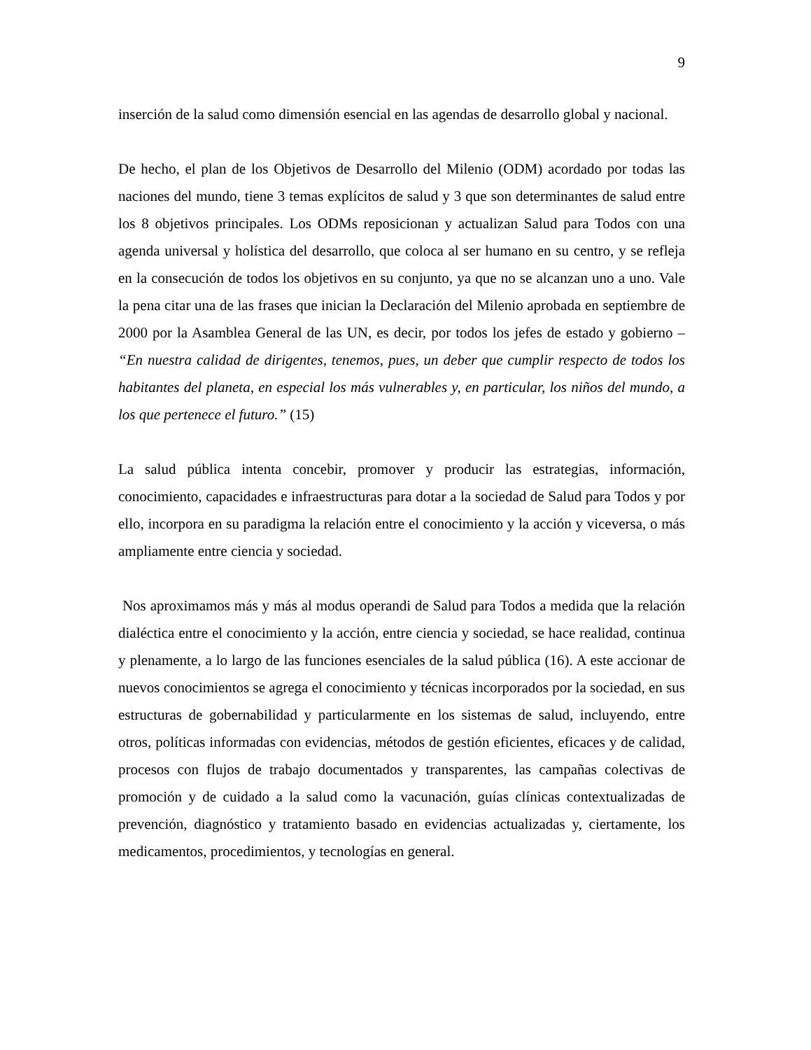9
inserción de la salud como dimensión esencial en las agendas de desarrollo global y nacional.
De hecho, el plan de los Objetivos de Desarrollo del Milenio (ODM) acordado por todas las naciones del mundo, tiene 3 temas explícitos de salud y 3 que son determinantes de salud entre los 8 objetivos principales. Los ODMs reposicionan y actualizan Salud para Todos con una agenda universal y holística del desarrollo, que coloca al ser humano en su centro, y se refleja en la consecución de todos los objetivos en su conjunto, ya que no se alcanzan uno a uno. Vale la pena citar una de las frases que inician la Declaración del Milenio aprobada en septiembre de 2000 por la Asamblea General de las UN, es decir, por todos los jefes de estado y gobierno – “En nuestra calidad de dirigentes, tenemos, pues, un deber que cumplir respecto de todos los habitantes del planeta, en especial los más vulnerables y, en particular, los niños del mundo, a los que pertenece el futuro.” (15)
La salud pública intenta concebir, promover y producir las estrategias, información, conocimiento, capacidades e infraestructuras para dotar a la sociedad de Salud para Todos y por ello, incorpora en su paradigma la relación entre el conocimiento y la acción y viceversa, o más ampliamente entre ciencia y sociedad.
Nos aproximamos más y más al modus operandi de Salud para Todos a medida que la relación dialéctica entre el conocimiento y la acción, entre ciencia y sociedad, se hace realidad, continua y plenamente, a lo largo de las funciones esenciales de la salud pública (16). A este accionar de nuevos conocimientos se agrega el conocimiento y técnicas incorporados por la sociedad, en sus estructuras de gobernabilidad y particularmente en los sistemas de salud, incluyendo, entre otros, políticas informadas con evidencias, métodos de gestión eficientes, eficaces y de calidad, procesos con flujos de trabajo documentados y transparentes, las campañas colectivas de promoción y de cuidado a la salud como la vacunación, guías clínicas contextualizadas de prevención, diagnóstico y tratamiento basado en evidencias actualizadas y, ciertamente, los medicamentos, procedimientos, y tecnologías en general.